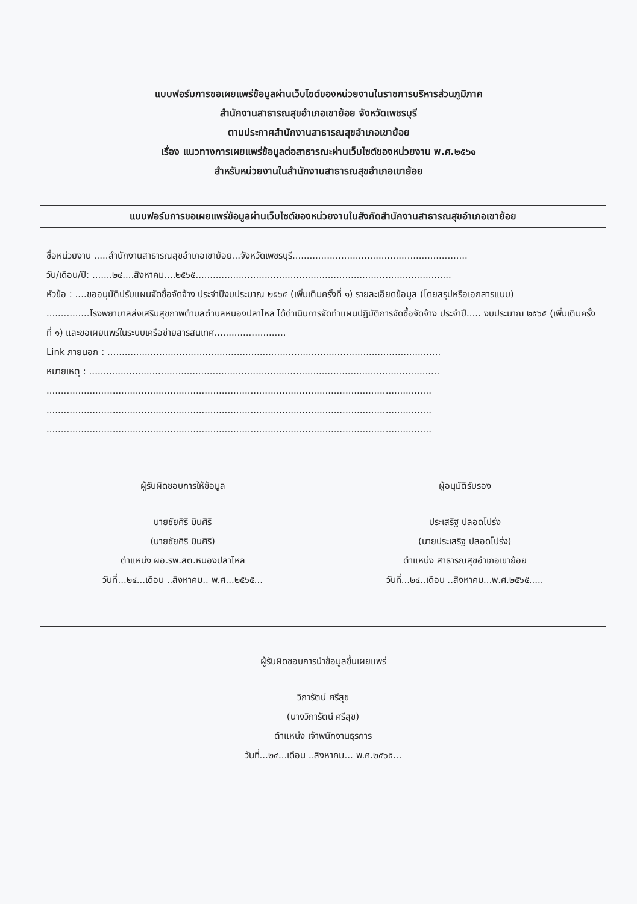แบบฟอร์มการขอเผยแพร่ข้อมูลผ่านเว็บไซต์ของหน่วยงานในราชการบริหารส่วนภูมิภาค
สำนักงานสาธารณสุขอำเภอเขาย้อย จังหวัดเพชรบุรี
ตามประกาศสำนักงานสาธารณสุขอำเภอเขาย้อย
เรื่อง แนวทางการเผยแพร่ข้อมูลต่อสาธารณะผ่านเว็บไซต์ของหน่วยงาน พ.ศ.๒๕๖๑
สำหรับหน่วยงานในสำนักงานสาธารณสุขอำเภอเขาย้อย
| แบบฟอร์มการขอเผยแพร่ข้อมูลผ่านเว็บไซต์ของหน่วยงานในสังกัดสำนักงานสาธารณสุขอำเภอเขาย้อย |
| --- |
| ชื่อหน่วยงาน .....สำนักงานสาธารณสุขอำเภอเขาย้อย...จังหวัดเพชรบุรี............................................................. วัน/เดือน/ปี: .......๒๔....สิงหาคม....๒๕๖๕......................................................................................... หัวข้อ : ....ขออนุมัติปรับแผนจัดซื้อจัดจ้าง ประจำปีงบประมาณ ๒๕๖๕ (เพิ่มเติมครั้งที่ ๑) รายละเอียดข้อมูล (โดยสรุปหรือเอกสารแนบ) ...............โรงพยาบาลส่งเสริมสุขภาพตำบลตำบลหนองปลาไหล ได้ดำเนินการจัดทำแผนปฏิบัติการจัดซื้อจัดจ้าง ประจำปี..... งบประมาณ ๒๕๖๕ (เพิ่มเติมครั้งที่ ๑) และขอเผยแพร่ในระบบเครือข่ายสารสนเทศ......................... Link ภายนอก : .................................................................................................................... หมายเหตุ : .......................................................................................................................... ...................................................................................................................................... ...................................................................................................................................... ...................................................................................................................................... |
| ผู้รับผิดชอบการให้ข้อมูล นายชัยศิริ มินศิริ (นายชัยศิริ มินศิริ) ตำแหน่ง ผอ.รพ.สต.หนองปลาไหล วันที่...๒๔...เดือน ..สิงหาคม.. พ.ศ...๒๕๖๕... ผู้อนุมัติรับรอง ประเสริฐ ปลอดโปร่ง (นายประเสริฐ ปลอดโปร่ง) ตำแหน่ง สาธารณสุขอำเภอเขาย้อย วันที่...๒๔..เดือน ..สิงหาคม...พ.ศ.๒๕๖๕..... |
| ผู้รับผิดชอบการนำข้อมูลขึ้นเผยแพร่ วิภารัตน์ ศรีสุข (นางวิภารัตน์ ศรีสุข) ตำแหน่ง เจ้าพนักงานธุรการ วันที่...๒๔...เดือน ..สิงหาคม... พ.ศ.๒๕๖๕... |